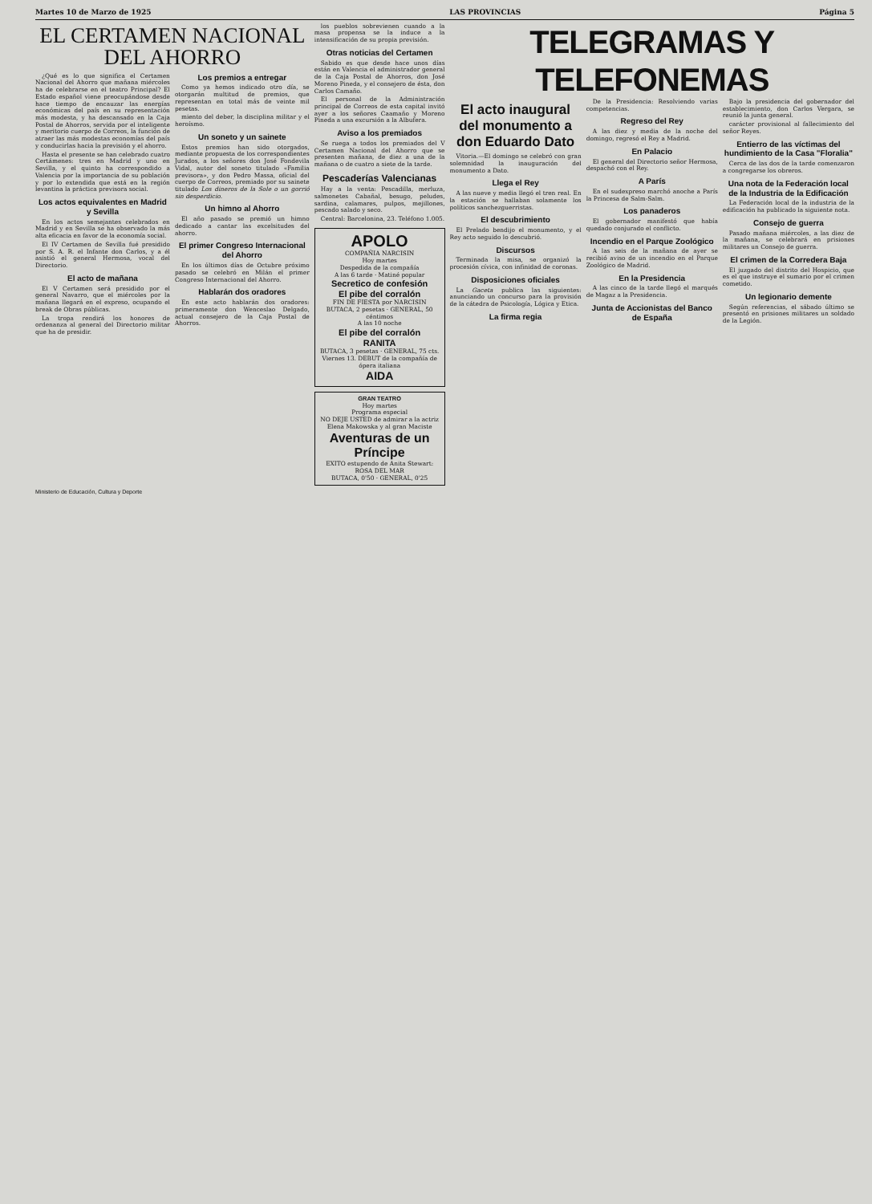Martes 10 de Marzo de 1925 LAS PROVINCIAS Página 5
EL CERTAMEN NACIONAL DEL AHORRO
¿Qué es lo que significa el Certamen Nacional del Ahorro que mañana miércoles ha de celebrarse en el teatro Principal? El Estado español viene preocupándose desde hace tiempo de encauzar las energías económicas del país en su representación más modesta, y ha descansado en la Caja Postal de Ahorros, servida por el inteligente y meritorio cuerpo de Correos, la función de atraer las más modestas economías del país y conducirlas hacia la previsión y el ahorro.
Hasta el presente se han celebrado cuatro Certámenes: tres en Madrid y uno en Sevilla, y el quinto ha correspondido a Valencia por la importancia de su población y por lo extendida que está en la región levantina la práctica previsora social.
Los actos equivalentes en Madrid y Sevilla
En los actos semejantes celebrados en Madrid y en Sevilla se ha observado la más alta eficacia en favor de la economía social.
El IV Certamen de Sevilla fué presidido por S. A. R. el Infante don Carlos, y a él asistió el general Hermosa, vocal del Directorio.
El acto de mañana
El V Certamen será presidido por el general Navarro, que el miércoles por la mañana llegará en el expreso, ocupando el break de Obras públicas.
La tropa rendirá los honores de ordenanza al general del Directorio militar que ha de presidir.
Los premios a entregar
Como ya hemos indicado otro día, se otorgarán multitud de premios, que representan en total más de veinte mil pesetas.
miento del deber, la disciplina militar y el heroísmo.
Un soneto y un sainete
Estos premios han sido otorgados, mediante propuesta de los correspondientes Jurados, a los señores don José Fondevila Vidal, autor del soneto titulado «Familia previsora», y don Pedro Massa, oficial del cuerpo de Correos, premiado por su sainete titulado Los dineros de la Sole o un gorrió sin desperdicio.
Un himno al Ahorro
El año pasado se premió un himno dedicado a cantar las excelsitudes del ahorro.
El primer Congreso Internacional del Ahorro
En los últimos días de Octubre próximo pasado se celebró en Milán el primer Congreso Internacional del Ahorro.
Hablarán dos oradores
En este acto hablarán dos oradores: primeramente don Wenceslao Delgado, actual consejero de la Caja Postal de Ahorros.
los pueblos sobrevienen cuando a la masa propensa se la induce a la intensificación de su propia previsión.
Otras noticias del Certamen
Sabido es que desde hace unos días están en Valencia el administrador general de la Caja Postal de Ahorros, don José Moreno Pineda, y el consejero de ésta, don Carlos Camaño.
El personal de la Administración principal de Correos de esta capital invitó ayer a los señores Caamaño y Moreno Pineda a una excursión a la Albufera.
Aviso a los premiados
Se ruega a todos los premiados del V Certamen Nacional del Ahorro que se presenten mañana, de diez a una de la mañana o de cuatro a siete de la tarde.
Pescaderías Valencianas
Hay a la venta: Pescadilla, merluza, salmonetes Cabañal, besugo, peludes, sardina, calamares, pulpos, mejillones, pescado salado y seco.
Central: Barcelonina, 23. Teléfono 1.005.
APOLO
COMPAÑIA NARCISIN
Hoy martes
Despedida de la compañía
A las 6 tarde · Matiné popular
Secretico de confesión
El pibe del corralón
FIN DE FIESTA por NARCISIN
BUTACA, 2 pesetas · GENERAL, 50 céntimos
A las 10 noche
El pibe del corralón
RANITA
BUTACA, 3 pesetas · GENERAL, 75 cts.
Viernes 13. DEBUT de la compañía de ópera italiana
AIDA
GRAN TEATRO
Hoy martes
Programa especial
NO DEJE USTED de admirar a la actriz Elena Makowska y al gran Maciste
Aventuras de un Príncipe
EXITO estupendo de Anita Stewart: ROSA DEL MAR
BUTACA, 0'50 · GENERAL, 0'25
TELEGRAMAS Y TELEFONEMAS
El acto inaugural del monumento a don Eduardo Dato
Vitoria.—El domingo se celebró con gran solemnidad la inauguración del monumento a Dato.
Llega el Rey
A las nueve y media llegó el tren real. En la estación se hallaban solamente los políticos sanchezguerristas.
El descubrimiento
El Prelado bendijo el monumento, y el Rey acto seguido lo descubrió.
Discursos
Terminada la misa, se organizó la procesión cívica, con infinidad de coronas.
Disposiciones oficiales
La Gaceta publica las siguientes: anunciando un concurso para la provisión de la cátedra de Psicología, Lógica y Etica.
La firma regia
De la Presidencia: Resolviendo varias competencias.
Regreso del Rey
A las diez y media de la noche del domingo, regresó el Rey a Madrid.
En Palacio
El general del Directorio señor Hermosa, despachó con el Rey.
A París
En el sudexpreso marchó anoche a París la Princesa de Salm-Salm.
Los panaderos
El gobernador manifestó que había quedado conjurado el conflicto.
Incendio en el Parque Zoológico
A las seis de la mañana de ayer se recibió aviso de un incendio en el Parque Zoológico de Madrid.
En la Presidencia
A las cinco de la tarde llegó el marqués de Magaz a la Presidencia.
Junta de Accionistas del Banco de España
Bajo la presidencia del gobernador del establecimiento, don Carlos Vergara, se reunió la junta general.
carácter provisional al fallecimiento del señor Reyes.
Entierro de las víctimas del hundimiento de la Casa "Floralia"
Cerca de las dos de la tarde comenzaron a congregarse los obreros.
Una nota de la Federación local de la Industria de la Edificación
La Federación local de la industria de la edificación ha publicado la siguiente nota.
Consejo de guerra
Pasado mañana miércoles, a las diez de la mañana, se celebrará en prisiones militares un Consejo de guerra.
El crimen de la Corredera Baja
El juzgado del distrito del Hospicio, que es el que instruye el sumario por el crimen cometido.
Un legionario demente
Según referencias, el sábado último se presentó en prisiones militares un soldado de la Legión.
Ministerio de Educación, Cultura y Deporte